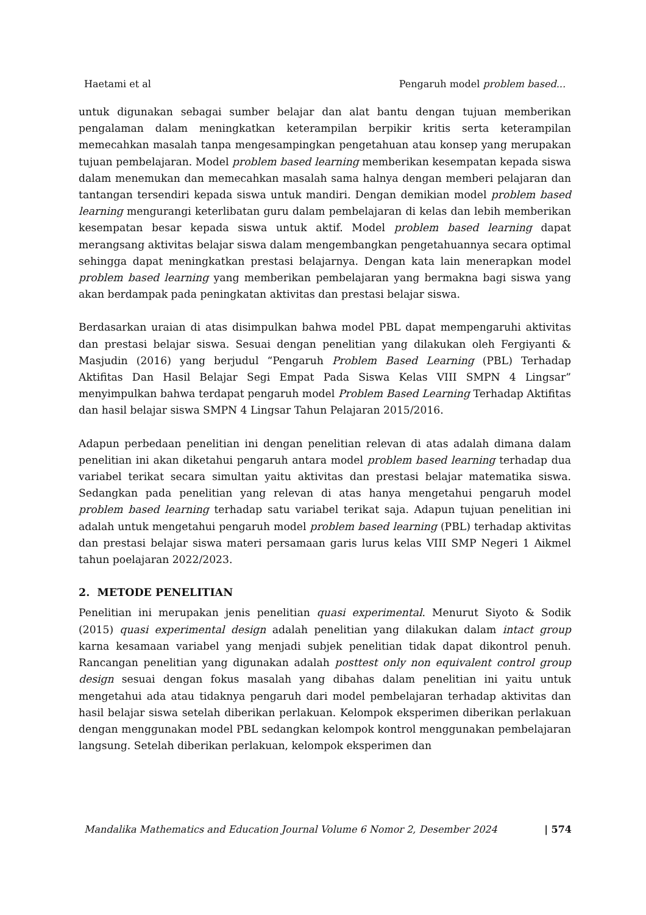Haetami et al Pengaruh model problem based...
untuk digunakan sebagai sumber belajar dan alat bantu dengan tujuan memberikan pengalaman dalam meningkatkan keterampilan berpikir kritis serta keterampilan memecahkan masalah tanpa mengesampingkan pengetahuan atau konsep yang merupakan tujuan pembelajaran. Model problem based learning memberikan kesempatan kepada siswa dalam menemukan dan memecahkan masalah sama halnya dengan memberi pelajaran dan tantangan tersendiri kepada siswa untuk mandiri. Dengan demikian model problem based learning mengurangi keterlibatan guru dalam pembelajaran di kelas dan lebih memberikan kesempatan besar kepada siswa untuk aktif. Model problem based learning dapat merangsang aktivitas belajar siswa dalam mengembangkan pengetahuannya secara optimal sehingga dapat meningkatkan prestasi belajarnya. Dengan kata lain menerapkan model problem based learning yang memberikan pembelajaran yang bermakna bagi siswa yang akan berdampak pada peningkatan aktivitas dan prestasi belajar siswa.
Berdasarkan uraian di atas disimpulkan bahwa model PBL dapat mempengaruhi aktivitas dan prestasi belajar siswa. Sesuai dengan penelitian yang dilakukan oleh Fergiyanti & Masjudin (2016) yang berjudul “Pengaruh Problem Based Learning (PBL) Terhadap Aktifitas Dan Hasil Belajar Segi Empat Pada Siswa Kelas VIII SMPN 4 Lingsar” menyimpulkan bahwa terdapat pengaruh model Problem Based Learning Terhadap Aktifitas dan hasil belajar siswa SMPN 4 Lingsar Tahun Pelajaran 2015/2016.
Adapun perbedaan penelitian ini dengan penelitian relevan di atas adalah dimana dalam penelitian ini akan diketahui pengaruh antara model problem based learning terhadap dua variabel terikat secara simultan yaitu aktivitas dan prestasi belajar matematika siswa. Sedangkan pada penelitian yang relevan di atas hanya mengetahui pengaruh model problem based learning terhadap satu variabel terikat saja. Adapun tujuan penelitian ini adalah untuk mengetahui pengaruh model problem based learning (PBL) terhadap aktivitas dan prestasi belajar siswa materi persamaan garis lurus kelas VIII SMP Negeri 1 Aikmel tahun poelajaran 2022/2023.
2. METODE PENELITIAN
Penelitian ini merupakan jenis penelitian quasi experimental. Menurut Siyoto & Sodik (2015) quasi experimental design adalah penelitian yang dilakukan dalam intact group karna kesamaan variabel yang menjadi subjek penelitian tidak dapat dikontrol penuh. Rancangan penelitian yang digunakan adalah posttest only non equivalent control group design sesuai dengan fokus masalah yang dibahas dalam penelitian ini yaitu untuk mengetahui ada atau tidaknya pengaruh dari model pembelajaran terhadap aktivitas dan hasil belajar siswa setelah diberikan perlakuan. Kelompok eksperimen diberikan perlakuan dengan menggunakan model PBL sedangkan kelompok kontrol menggunakan pembelajaran langsung. Setelah diberikan perlakuan, kelompok eksperimen dan
Mandalika Mathematics and Education Journal Volume 6 Nomor 2, Desember 2024 | 574